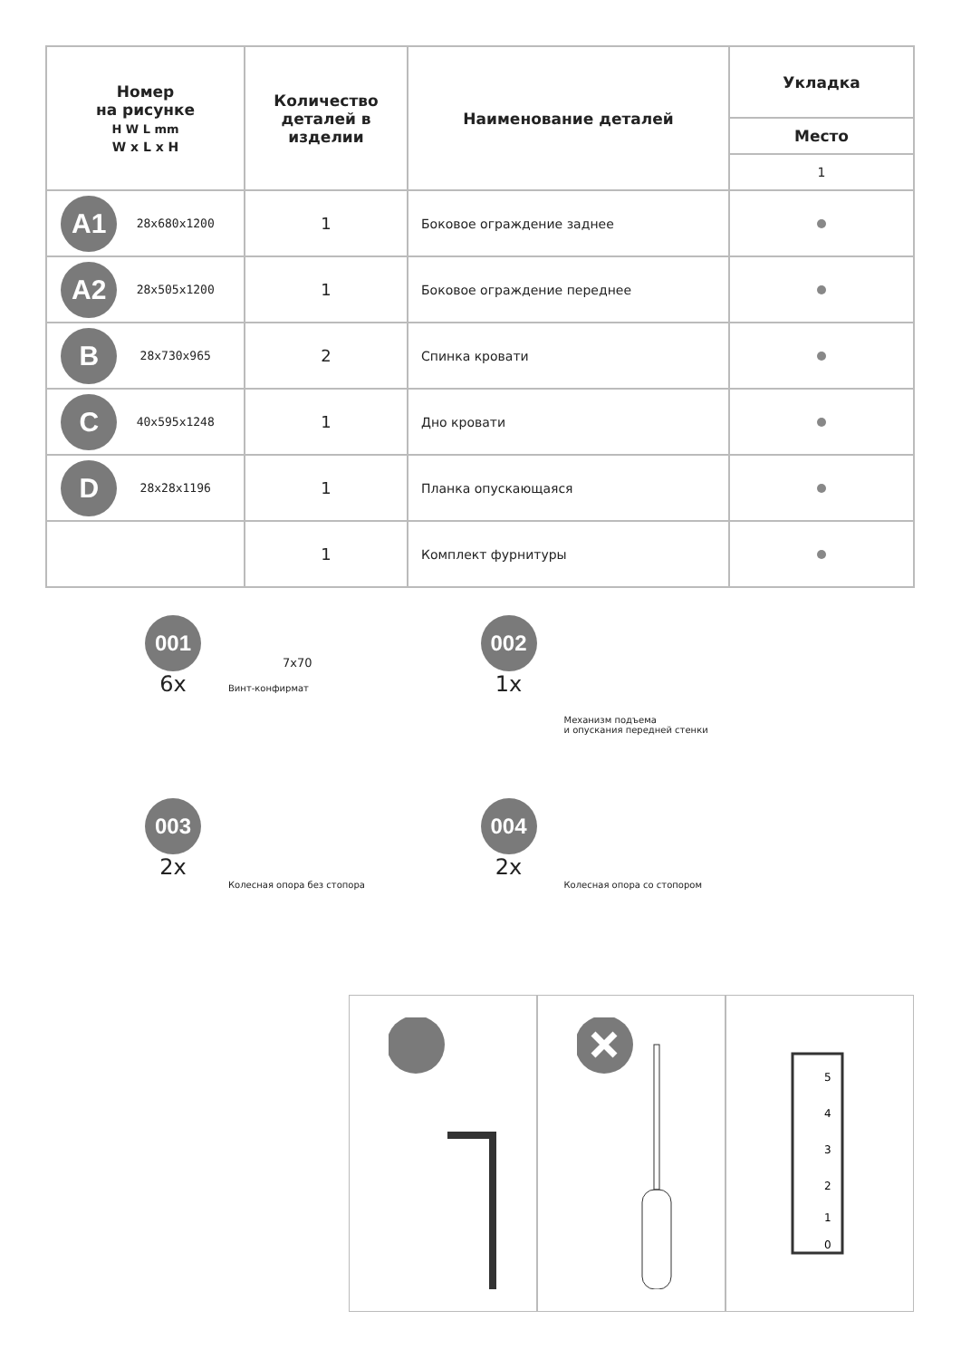| Номер на рисунке H W L mm W x L x H | Количество деталей в изделии | Наименование деталей | Укладка |
| --- | --- | --- | --- |
| | | | Место |
| | | | 1 |
| A1 28x680x1200 | 1 | Боковое ограждение заднее | |
| A2 28x505x1200 | 1 | Боковое ограждение переднее | |
| B 28x730x965 | 2 | Спинка кровати | |
| C 40x595x1248 | 1 | Дно кровати | |
| D 28x28x1196 | 1 | Планка опускающаяся | |
| | 1 | Комплект фурнитуры | |
001
6x
7x70
Винт-конфирмат
002
1x
Механизм подъема
и опускания передней стенки
003
2x
Колесная опора без стопора
004
2x
Колесная опора со стопором
5
4
3
2
1
0